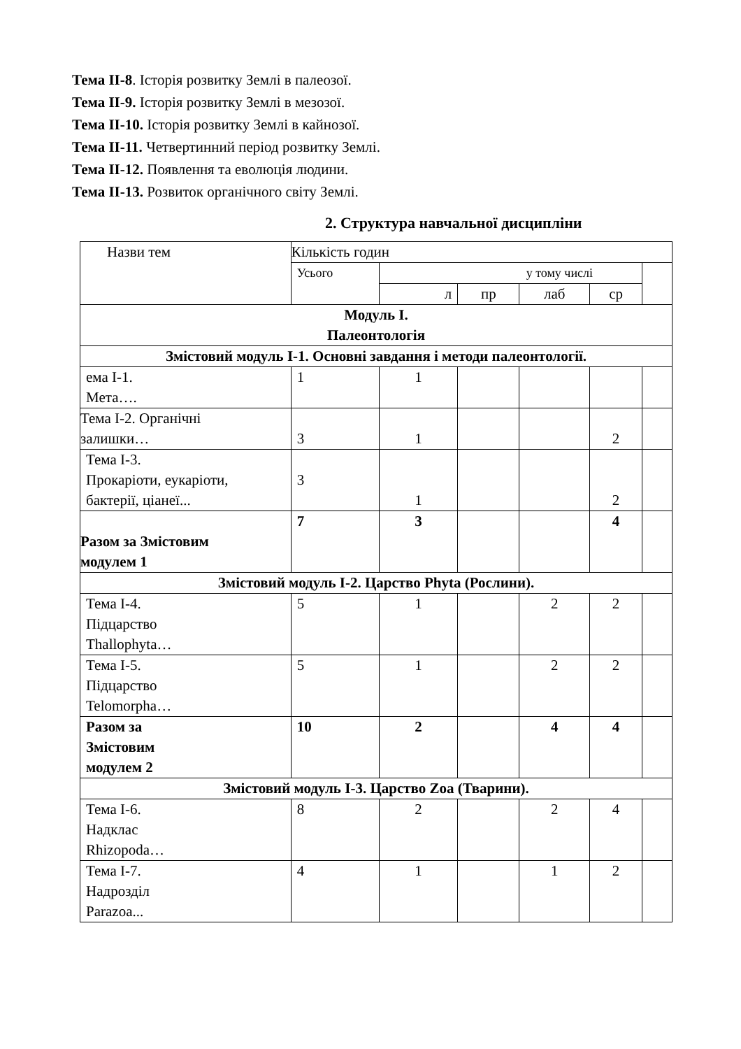Тема II-8. Історія розвитку Землі в палеозої.
Тема II-9. Історія розвитку Землі в мезозої.
Тема II-10. Історія розвитку Землі в кайнозої.
Тема II-11. Четвертинний період розвитку Землі.
Тема II-12. Появлення та еволюція людини.
Тема II-13. Розвиток органічного світу Землі.
2. Структура навчальної дисципліни
| Назви тем | Кількість годин | | | | | |
| | Усього | у тому числі | | | | |
| | | л | пр | лаб | ср | |
| Модуль І. Палеонтологія | | | | | | |
| Змістовий модуль І-1. Основні завдання і методи палеонтології. | | | | | | |
| ема І-1. Мета…. | 1 | 1 | | | | |
| Тема І-2. Органічні залишки… | 3 | 1 | | | 2 | |
| Тема І-3. Прокаріоти, еукаріоти, бактерії, ціанеї... | 3 | 1 | | | 2 | |
| Разом за Змістовим модулем 1 | 7 | 3 | | | 4 | |
| Змістовий модуль І-2. Царство Phyta (Рослини). | | | | | | |
| Тема І-4. Підцарство Thallophyta… | 5 | 1 | | 2 | 2 | |
| Тема І-5. Підцарство Telomorpha… | 5 | 1 | | 2 | 2 | |
| Разом за Змістовим модулем 2 | 10 | 2 | | 4 | 4 | |
| Змістовий модуль І-3. Царство Zoa (Тварини). | | | | | | |
| Тема І-6. Надклас Rhizopoda… | 8 | 2 | | 2 | 4 | |
| Тема І-7. Надрозділ Parazoa... | 4 | 1 | | 1 | 2 | |